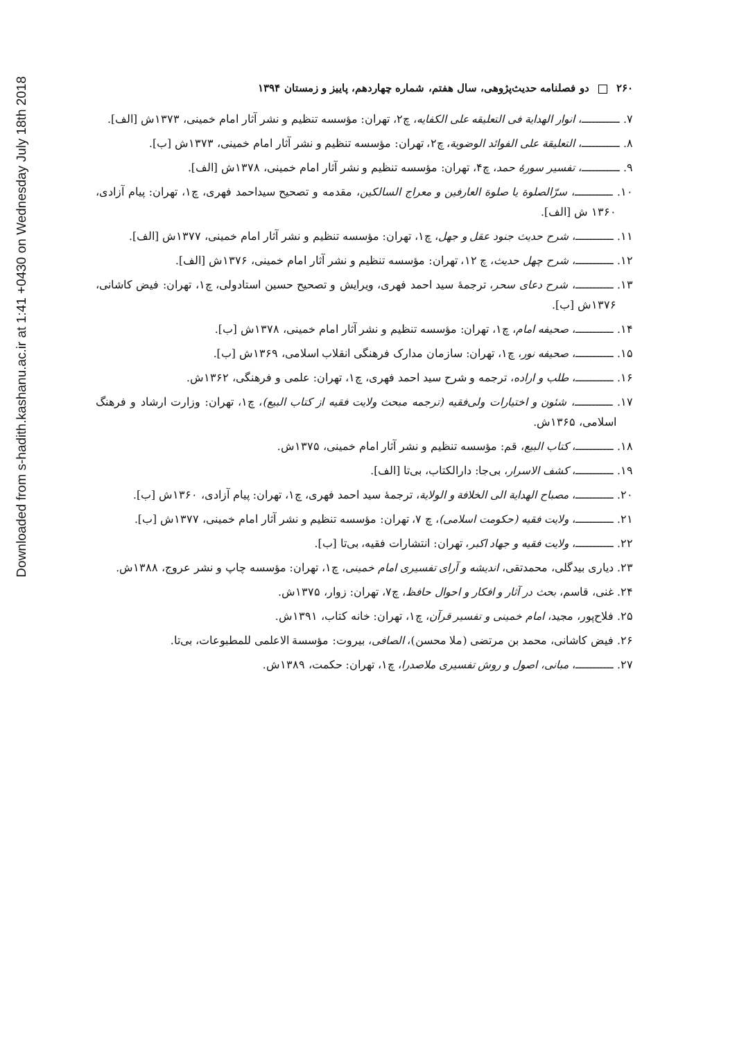Downloaded from s-hadith.kashanu.ac.ir at 1:41 +0430 on Wednesday July 18th 2018
۲۶۰ دو فصلنامه حدیث‌پژوهی، سال هفتم، شماره چهاردهم، پاییز و زمستان ۱۳۹۴
۷. ـــــــــــ، انوار الهدایة فی التعلیقه علی الکفایه، چ۲، تهران: مؤسسه تنظیم و نشر آثار امام خمینی، ۱۳۷۳ش [الف].
۸. ـــــــــــ، التعلیقة علی الفوائد الوضویة، چ۲، تهران: مؤسسه تنظیم و نشر آثار امام خمینی، ۱۳۷۳ش [ب].
۹. ـــــــــــ، تفسیر سورهٔ حمد، چ۴، تهران: مؤسسه تنظیم و نشر آثار امام خمینی، ۱۳۷۸ش [الف].
۱۰. ـــــــــــ، سرّالصلوة یا صلوة العارفین و معراج السالکین، مقدمه و تصحیح سیداحمد فهری، چ۱، تهران: پیام آزادی، ۱۳۶۰ ش [الف].
۱۱. ـــــــــــ، شرح حدیث جنود عقل و جهل، چ۱، تهران: مؤسسه تنظیم و نشر آثار امام خمینی، ۱۳۷۷ش [الف].
۱۲. ـــــــــــ، شرح چهل حدیث، چ ۱۲، تهران: مؤسسه تنظیم و نشر آثار امام خمینی، ۱۳۷۶ش [الف].
۱۳. ـــــــــــ، شرح دعای سحر، ترجمهٔ سید احمد فهری، ویرایش و تصحیح حسین استادولی، چ۱، تهران: فیض کاشانی، ۱۳۷۶ش [ب].
۱۴. ـــــــــــ، صحیفه امام، چ۱، تهران: مؤسسه تنظیم و نشر آثار امام خمینی، ۱۳۷۸ش [ب].
۱۵. ـــــــــــ، صحیفه نور، چ۱، تهران: سازمان مدارک فرهنگی انقلاب اسلامی، ۱۳۶۹ش [ب].
۱۶. ـــــــــــ، طلب و اراده، ترجمه و شرح سید احمد فهری، چ۱، تهران: علمی و فرهنگی، ۱۳۶۲ش.
۱۷. ـــــــــــ، شئون و اختیارات ولی‌فقیه (ترجمه مبحث ولایت فقیه از کتاب البیع)، چ۱، تهران: وزارت ارشاد و فرهنگ اسلامی، ۱۳۶۵ش.
۱۸. ـــــــــــ، کتاب البیع، قم: مؤسسه تنظیم و نشر آثار امام خمینی، ۱۳۷۵ش.
۱۹. ـــــــــــ، کشف الاسرار، بی‌جا: دارالکتاب، بی‌تا [الف].
۲۰. ـــــــــــ، مصباح الهدایة الی الخلافة و الولایة، ترجمهٔ سید احمد فهری، چ۱، تهران: پیام آزادی، ۱۳۶۰ش [ب].
۲۱. ـــــــــــ، ولایت فقیه (حکومت اسلامی)، چ ۷، تهران: مؤسسه تنظیم و نشر آثار امام خمینی، ۱۳۷۷ش [ب].
۲۲. ـــــــــــ، ولایت فقیه و جهاد اکبر، تهران: انتشارات فقیه، بی‌تا [ب].
۲۳. دیاری بیدگلی، محمدتقی، اندیشه و آرای تفسیری امام خمینی، چ۱، تهران: مؤسسه چاپ و نشر عروج، ۱۳۸۸ش.
۲۴. غنی، قاسم، بحث در آثار و افکار و احوال حافظ، چ۷، تهران: زوار، ۱۳۷۵ش.
۲۵. فلاح‌پور، مجید، امام خمینی و تفسیر قرآن، چ۱، تهران: خانه کتاب، ۱۳۹۱ش.
۲۶. فیض کاشانی، محمد بن مرتضی (ملا محسن)، الصافی، بیروت: مؤسسة الاعلمی للمطبوعات، بی‌تا.
۲۷. ـــــــــــ، مبانی، اصول و روش تفسیری ملاصدرا، چ۱، تهران: حکمت، ۱۳۸۹ش.